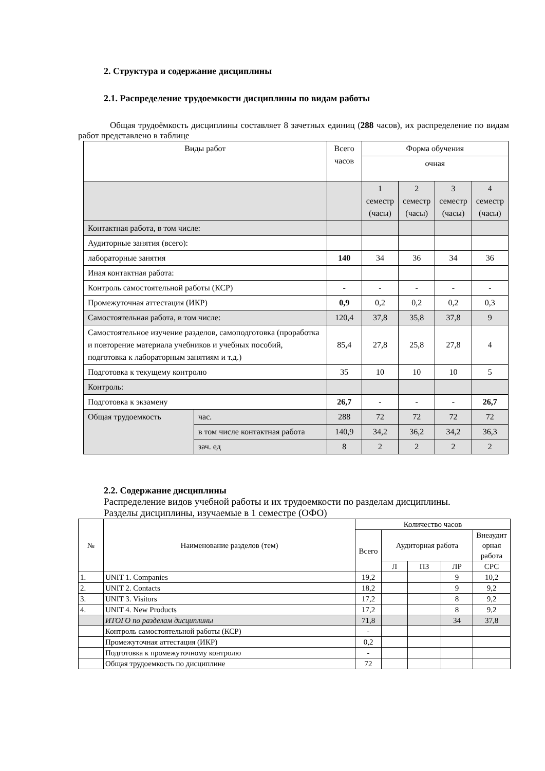2. Структура и содержание дисциплины
2.1. Распределение трудоемкости дисциплины по видам работы
Общая трудоёмкость дисциплины составляет 8 зачетных единиц (288 часов), их распределение по видам работ представлено в таблице
| Виды работ | | Всего часов | Форма обучения | | | |
| --- | --- | --- | --- | --- | --- | --- |
| | | | очная | | | |
| | | | 1 семестр (часы) | 2 семестр (часы) | 3 семестр (часы) | 4 семестр (часы) |
| Контактная работа, в том числе: | | | | | | |
| Аудиторные занятия (всего): | | | | | | |
| лабораторные занятия | | 140 | 34 | 36 | 34 | 36 |
| Иная контактная работа: | | | | | | |
| Контроль самостоятельной работы (КСР) | | - | - | - | - | - |
| Промежуточная аттестация (ИКР) | | 0,9 | 0,2 | 0,2 | 0,2 | 0,3 |
| Самостоятельная работа, в том числе: | | 120,4 | 37,8 | 35,8 | 37,8 | 9 |
| Самостоятельное изучение разделов, самоподготовка (проработка и повторение материала учебников и учебных пособий, подготовка к лабораторным занятиям и т.д.) | | 85,4 | 27,8 | 25,8 | 27,8 | 4 |
| Подготовка к текущему контролю | | 35 | 10 | 10 | 10 | 5 |
| Контроль: | | | | | | |
| Подготовка к экзамену | | 26,7 | - | - | - | 26,7 |
| Общая трудоемкость | час. | 288 | 72 | 72 | 72 | 72 |
| | в том числе контактная работа | 140,9 | 34,2 | 36,2 | 34,2 | 36,3 |
| | зач. ед | 8 | 2 | 2 | 2 | 2 |
2.2. Содержание дисциплины
Распределение видов учебной работы и их трудоемкости по разделам дисциплины.
Разделы дисциплины, изучаемые в 1 семестре (ОФО)
| № | Наименование разделов (тем) | Количество часов | | | | |
| --- | --- | --- | --- | --- | --- | --- |
| | | Всего | Аудиторная работа | | | Внеаудит орная работа |
| | | | Л | ПЗ | ЛР | СРС |
| 1. | UNIT 1. Companies | 19,2 | | | 9 | 10,2 |
| 2. | UNIT 2. Contacts | 18,2 | | | 9 | 9,2 |
| 3. | UNIT 3. Visitors | 17,2 | | | 8 | 9,2 |
| 4. | UNIT 4. New Products | 17,2 | | | 8 | 9,2 |
| | ИТОГО по разделам дисциплины | 71,8 | | | 34 | 37,8 |
| | Контроль самостоятельной работы (КСР) | - | | | | |
| | Промежуточная аттестация (ИКР) | 0,2 | | | | |
| | Подготовка к промежуточному контролю | - | | | | |
| | Общая трудоемкость по дисциплине | 72 | | | | |